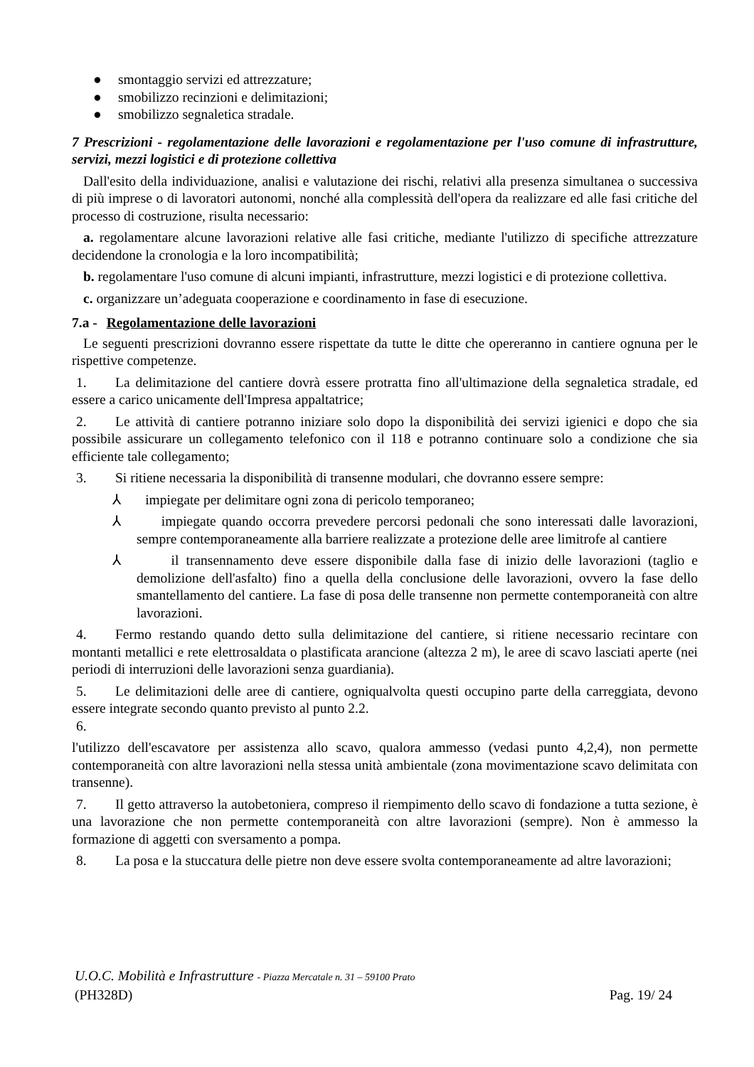● smontaggio servizi ed attrezzature;
● smobilizzo recinzioni e delimitazioni;
● smobilizzo segnaletica stradale.
7 Prescrizioni - regolamentazione delle lavorazioni e regolamentazione per l'uso comune di infrastrutture, servizi, mezzi logistici e di protezione collettiva
Dall'esito della individuazione, analisi e valutazione dei rischi, relativi alla presenza simultanea o successiva di più imprese o di lavoratori autonomi, nonché alla complessità dell'opera da realizzare ed alle fasi critiche del processo di costruzione, risulta necessario:
a. regolamentare alcune lavorazioni relative alle fasi critiche, mediante l'utilizzo di specifiche attrezzature decidendone la cronologia e la loro incompatibilità;
b. regolamentare l'uso comune di alcuni impianti, infrastrutture, mezzi logistici e di protezione collettiva.
c. organizzare un’adeguata cooperazione e coordinamento in fase di esecuzione.
7.a - Regolamentazione delle lavorazioni
Le seguenti prescrizioni dovranno essere rispettate da tutte le ditte che opereranno in cantiere ognuna per le rispettive competenze.
1. La delimitazione del cantiere dovrà essere protratta fino all'ultimazione della segnaletica stradale, ed essere a carico unicamente dell'Impresa appaltatrice;
2. Le attività di cantiere potranno iniziare solo dopo la disponibilità dei servizi igienici e dopo che sia possibile assicurare un collegamento telefonico con il 118 e potranno continuare solo a condizione che sia efficiente tale collegamento;
3. Si ritiene necessaria la disponibilità di transenne modulari, che dovranno essere sempre:
⅄ impiegate per delimitare ogni zona di pericolo temporaneo;
⅄ impiegate quando occorra prevedere percorsi pedonali che sono interessati dalle lavorazioni, sempre contemporaneamente alla barriere realizzate a protezione delle aree limitrofe al cantiere
⅄ il transennamento deve essere disponibile dalla fase di inizio delle lavorazioni (taglio e demolizione dell'asfalto) fino a quella della conclusione delle lavorazioni, ovvero la fase dello smantellamento del cantiere. La fase di posa delle transenne non permette contemporaneità con altre lavorazioni.
4. Fermo restando quando detto sulla delimitazione del cantiere, si ritiene necessario recintare con montanti metallici e rete elettrosaldata o plastificata arancione (altezza 2 m), le aree di scavo lasciati aperte (nei periodi di interruzioni delle lavorazioni senza guardiania).
5. Le delimitazioni delle aree di cantiere, ogniqualvolta questi occupino parte della carreggiata, devono essere integrate secondo quanto previsto al punto 2.2.
6.
l'utilizzo dell'escavatore per assistenza allo scavo, qualora ammesso (vedasi punto 4,2,4), non permette contemporaneità con altre lavorazioni nella stessa unità ambientale (zona movimentazione scavo delimitata con transenne).
7. Il getto attraverso la autobetoniera, compreso il riempimento dello scavo di fondazione a tutta sezione, è una lavorazione che non permette contemporaneità con altre lavorazioni (sempre). Non è ammesso la formazione di aggetti con sversamento a pompa.
8. La posa e la stuccatura delle pietre non deve essere svolta contemporaneamente ad altre lavorazioni;
U.O.C. Mobilità e Infrastrutture - Piazza Mercatale n. 31 – 59100 Prato
(PH328D) Pag. 19/ 24